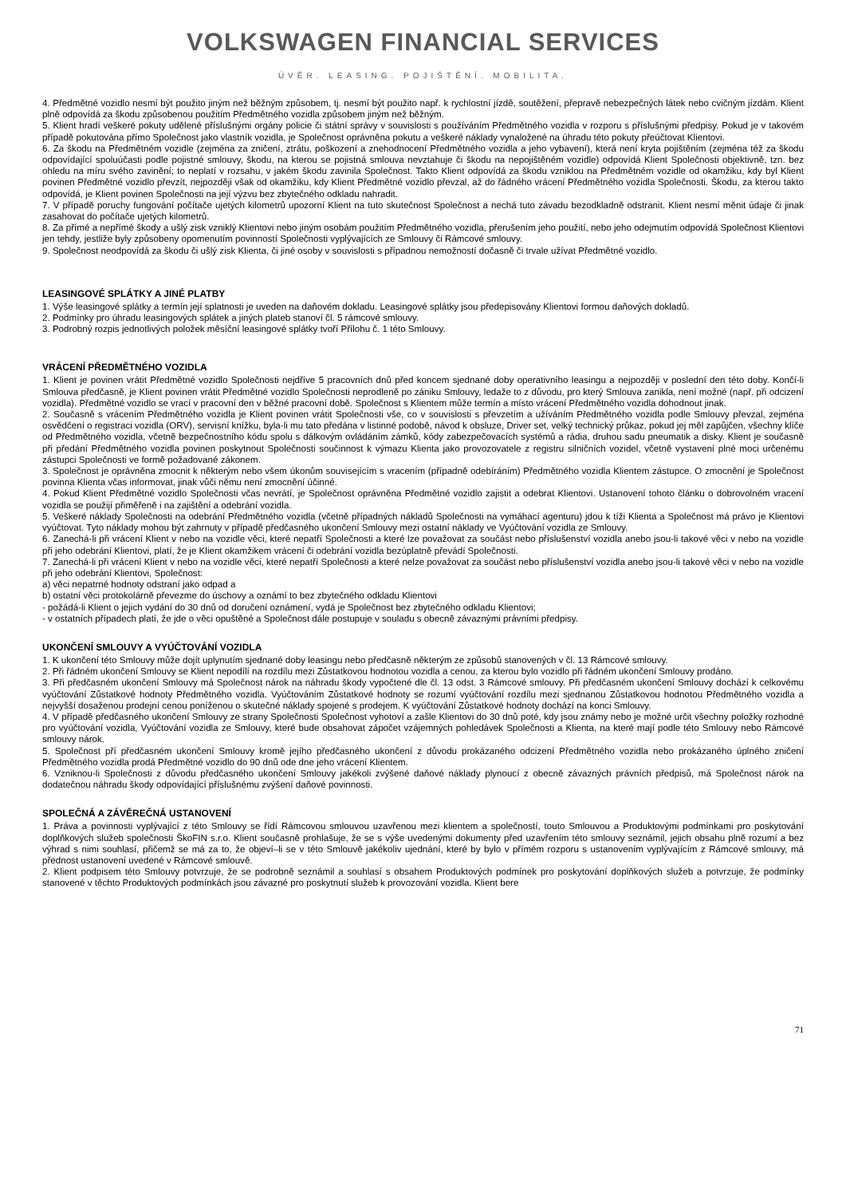VOLKSWAGEN FINANCIAL SERVICES
ÚVĚR. LEASING. POJIŠTĚNÍ. MOBILITA.
4. Předmětné vozidlo nesmí být použito jiným než běžným způsobem, tj. nesmí být použito např. k rychlostní jízdě, soutěžení, přepravě nebezpečných látek nebo cvičným jízdám. Klient plně odpovídá za škodu způsobenou použitím Předmětného vozidla způsobem jiným než běžným.
5. Klient hradí veškeré pokuty udělené příslušnými orgány policie či státní správy v souvislosti s používáním Předmětného vozidla v rozporu s příslušnými předpisy. Pokud je v takovém případě pokutována přímo Společnost jako vlastník vozidla, je Společnost oprávněna pokutu a veškeré náklady vynaložené na úhradu této pokuty přeúčtovat Klientovi.
6. Za škodu na Předmětném vozidle (zejména za zničení, ztrátu, poškození a znehodnocení Předmětného vozidla a jeho vybavení), která není kryta pojištěním (zejména též za škodu odpovídající spoluúčasti podle pojistné smlouvy, škodu, na kterou se pojistná smlouva nevztahuje či škodu na nepojištěném vozidle) odpovídá Klient Společnosti objektivně, tzn. bez ohledu na míru svého zavinění; to neplatí v rozsahu, v jakém škodu zavinila Společnost. Takto Klient odpovídá za škodu vzniklou na Předmětném vozidle od okamžiku, kdy byl Klient povinen Předmětné vozidlo převzít, nejpozději však od okamžiku, kdy Klient Předmětné vozidlo převzal, až do řádného vrácení Předmětného vozidla Společnosti. Škodu, za kterou takto odpovídá, je Klient povinen Společnosti na její výzvu bez zbytečného odkladu nahradit.
7. V případě poruchy fungování počítače ujetých kilometrů upozorní Klient na tuto skutečnost Společnost a nechá tuto závadu bezodkladně odstranit. Klient nesmí měnit údaje či jinak zasahovat do počítače ujetých kilometrů.
8. Za přímé a nepřímé škody a ušlý zisk vzniklý Klientovi nebo jiným osobám použitím Předmětného vozidla, přerušením jeho použití, nebo jeho odejmutím odpovídá Společnost Klientovi jen tehdy, jestliže byly způsobeny opomenutím povinností Společnosti vyplývajících ze Smlouvy či Rámcové smlouvy.
9. Společnost neodpovídá za škodu či ušlý zisk Klienta, či jiné osoby v souvislosti s případnou nemožností dočasně či trvale užívat Předmětné vozidlo.
LEASINGOVÉ SPLÁTKY A JINÉ PLATBY
1. Výše leasingové splátky a termín její splatnosti je uveden na daňovém dokladu. Leasingové splátky jsou předepisovány Klientovi formou daňových dokladů.
2. Podmínky pro úhradu leasingových splátek a jiných plateb stanoví čl. 5 rámcové smlouvy.
3. Podrobný rozpis jednotlivých položek měsíční leasingové splátky tvoří Přílohu č. 1 této Smlouvy.
VRÁCENÍ PŘEDMĚTNÉHO VOZIDLA
1. Klient je povinen vrátit Předmětné vozidlo Společnosti nejdříve 5 pracovních dnů před koncem sjednané doby operativního leasingu a nejpozději v poslední den této doby. Končí-li Smlouva předčasně, je Klient povinen vrátit Předmětné vozidlo Společnosti neprodleně po zániku Smlouvy, ledaže to z důvodu, pro který Smlouva zanikla, není možné (např. při odcizení vozidla). Předmětné vozidlo se vrací v pracovní den v běžné pracovní době. Společnost s Klientem může termín a místo vrácení Předmětného vozidla dohodnout jinak.
2. Současně s vrácením Předmětného vozidla je Klient povinen vrátit Společnosti vše, co v souvislosti s převzetím a užíváním Předmětného vozidla podle Smlouvy převzal, zejména osvědčení o registraci vozidla (ORV), servisní knížku, byla-li mu tato předána v listinné podobě, návod k obsluze, Driver set, velký technický průkaz, pokud jej měl zapůjčen, všechny klíče od Předmětného vozidla, včetně bezpečnostního kódu spolu s dálkovým ovládáním zámků, kódy zabezpečovacích systémů a rádia, druhou sadu pneumatik a disky. Klient je současně při předání Předmětného vozidla povinen poskytnout Společnosti součinnost k výmazu Klienta jako provozovatele z registru silničních vozidel, včetně vystavení plné moci určenému zástupci Společnosti ve formě požadované zákonem.
3. Společnost je oprávněna zmocnit k některým nebo všem úkonům souvisejícím s vracením (případně odebíráním) Předmětného vozidla Klientem zástupce. O zmocnění je Společnost povinna Klienta včas informovat, jinak vůči němu není zmocnění účinné.
4. Pokud Klient Předmětné vozidlo Společnosti včas nevrátí, je Společnost oprávněna Předmětné vozidlo zajistit a odebrat Klientovi. Ustanovení tohoto článku o dobrovolném vracení vozidla se použijí přiměřeně i na zajištění a odebrání vozidla.
5. Veškeré náklady Společnosti na odebrání Předmětného vozidla (včetně případných nákladů Společnosti na vymáhací agenturu) jdou k tíži Klienta a Společnost má právo je Klientovi vyúčtovat. Tyto náklady mohou být zahrnuty v případě předčasného ukončení Smlouvy mezi ostatní náklady ve Vyúčtování vozidla ze Smlouvy.
6. Zanechá-li při vrácení Klient v nebo na vozidle věci, které nepatří Společnosti a které lze považovat za součást nebo příslušenství vozidla anebo jsou-li takové věci v nebo na vozidle při jeho odebrání Klientovi, platí, že je Klient okamžikem vrácení či odebrání vozidla bezúplatně převádí Společnosti.
7. Zanechá-li při vrácení Klient v nebo na vozidle věci, které nepatří Společnosti a které nelze považovat za součást nebo příslušenství vozidla anebo jsou-li takové věci v nebo na vozidle při jeho odebrání Klientovi, Společnost:
a) věci nepatrné hodnoty odstraní jako odpad a
b) ostatní věci protokolárně převezme do úschovy a oznámí to bez zbytečného odkladu Klientovi
- požádá-li Klient o jejich vydání do 30 dnů od doručení oznámení, vydá je Společnost bez zbytečného odkladu Klientovi;
- v ostatních případech platí, že jde o věci opuštěné a Společnost dále postupuje v souladu s obecně závaznými právními předpisy.
UKONČENÍ SMLOUVY A VYÚČTOVÁNÍ VOZIDLA
1. K ukončení této Smlouvy může dojít uplynutím sjednané doby leasingu nebo předčasně některým ze způsobů stanovených v čl. 13 Rámcové smlouvy.
2. Při řádném ukončení Smlouvy se Klient nepodílí na rozdílu mezi Zůstatkovou hodnotou vozidla a cenou, za kterou bylo vozidlo při řádném ukončení Smlouvy prodáno.
3. Při předčasném ukončení Smlouvy má Společnost nárok na náhradu škody vypočtené dle čl. 13 odst. 3 Rámcové smlouvy. Při předčasném ukončení Smlouvy dochází k celkovému vyúčtování Zůstatkové hodnoty Předmětného vozidla. Vyúčtováním Zůstatkové hodnoty se rozumí vyúčtování rozdílu mezi sjednanou Zůstatkovou hodnotou Předmětného vozidla a nejvyšší dosaženou prodejní cenou poníženou o skutečné náklady spojené s prodejem. K vyúčtování Zůstatkové hodnoty dochází na konci Smlouvy.
4. V případě předčasného ukončení Smlouvy ze strany Společnosti Společnost vyhotoví a zašle Klientovi do 30 dnů poté, kdy jsou známy nebo je možné určit všechny položky rozhodné pro vyúčtování vozidla, Vyúčtování vozidla ze Smlouvy, které bude obsahovat zápočet vzájemných pohledávek Společnosti a Klienta, na které mají podle této Smlouvy nebo Rámcové smlouvy nárok.
5. Společnost pří předčasném ukončení Smlouvy kromě jejího předčasného ukončení z důvodu prokázaného odcizení Předmětného vozidla nebo prokázaného úplného zničení Předmětného vozidla prodá Předmětné vozidlo do 90 dnů ode dne jeho vrácení Klientem.
6. Vzniknou-li Společnosti z důvodu předčasného ukončení Smlouvy jakékoli zvýšené daňové náklady plynoucí z obecně závazných právních předpisů, má Společnost nárok na dodatečnou náhradu škody odpovídající příslušnému zvýšení daňové povinnosti.
SPOLEČNÁ A ZÁVĚREČNÁ USTANOVENÍ
1. Práva a povinnosti vyplývající z této Smlouvy se řídí Rámcovou smlouvou uzavřenou mezi klientem a společností, touto Smlouvou a Produktovými podmínkami pro poskytování doplňkových služeb společnosti ŠkoFIN s.r.o. Klient současně prohlašuje, že se s výše uvedenými dokumenty před uzavřením této smlouvy seznámil, jejich obsahu plně rozumí a bez výhrad s nimi souhlasí, přičemž se má za to, že objeví–li se v této Smlouvě jakékoliv ujednání, které by bylo v přímém rozporu s ustanovením vyplývajícím z Rámcové smlouvy, má přednost ustanovení uvedené v Rámcové smlouvě.
2. Klient podpisem této Smlouvy potvrzuje, že se podrobně seznámil a souhlasí s obsahem Produktových podmínek pro poskytování doplňkových služeb a potvrzuje, že podmínky stanovené v těchto Produktových podmínkách jsou závazné pro poskytnutí služeb k provozování vozidla. Klient bere
71